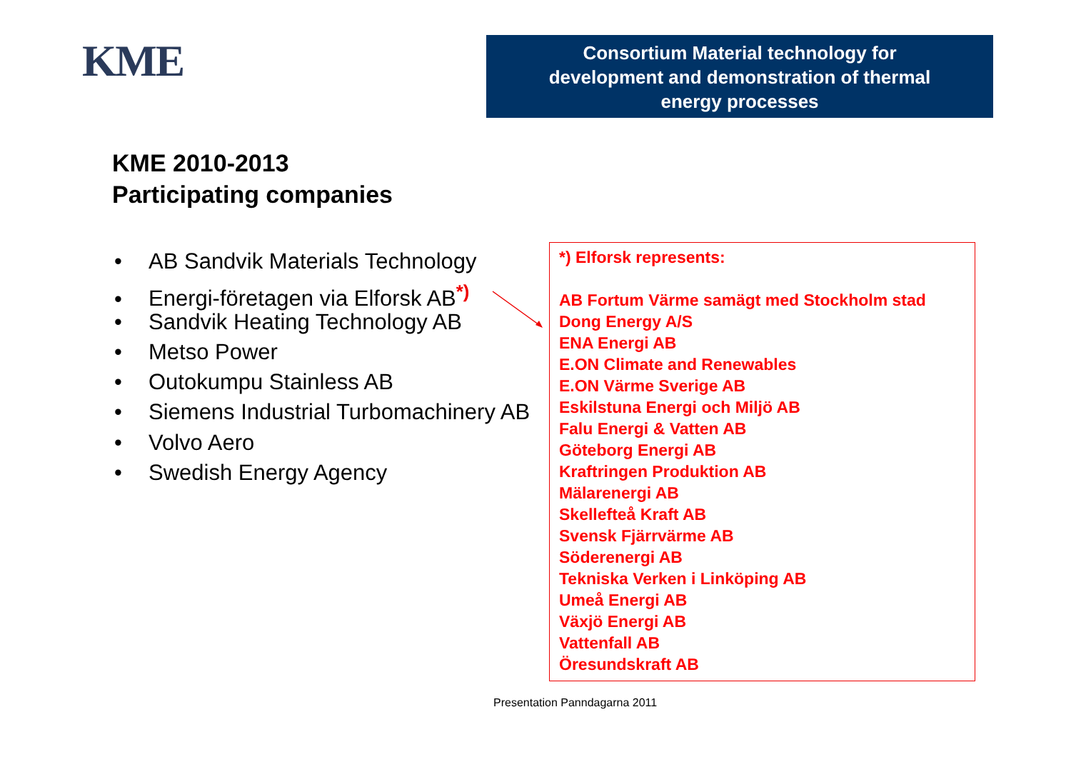KME
Consortium Material technology for
development and demonstration of thermal
energy processes
KME 2010-2013
Participating companies
• AB Sandvik Materials Technology
• Energi-företagen via Elforsk AB<sup>*)</sup>
• Sandvik Heating Technology AB
• Metso Power
• Outokumpu Stainless AB
• Siemens Industrial Turbomachinery AB
• Volvo Aero
• Swedish Energy Agency
*) Elforsk represents:
AB Fortum Värme samägt med Stockholm stad
Dong Energy A/S
ENA Energi AB
E.ON Climate and Renewables
E.ON Värme Sverige AB
Eskilstuna Energi och Miljö AB
Falu Energi & Vatten AB
Göteborg Energi AB
Kraftringen Produktion AB
Mälarenergi AB
Skellefteå Kraft AB
Svensk Fjärrvärme AB
Söderenergi AB
Tekniska Verken i Linköping AB
Umeå Energi AB
Växjö Energi AB
Vattenfall AB
Öresundskraft AB
Presentation Panndagarna 2011